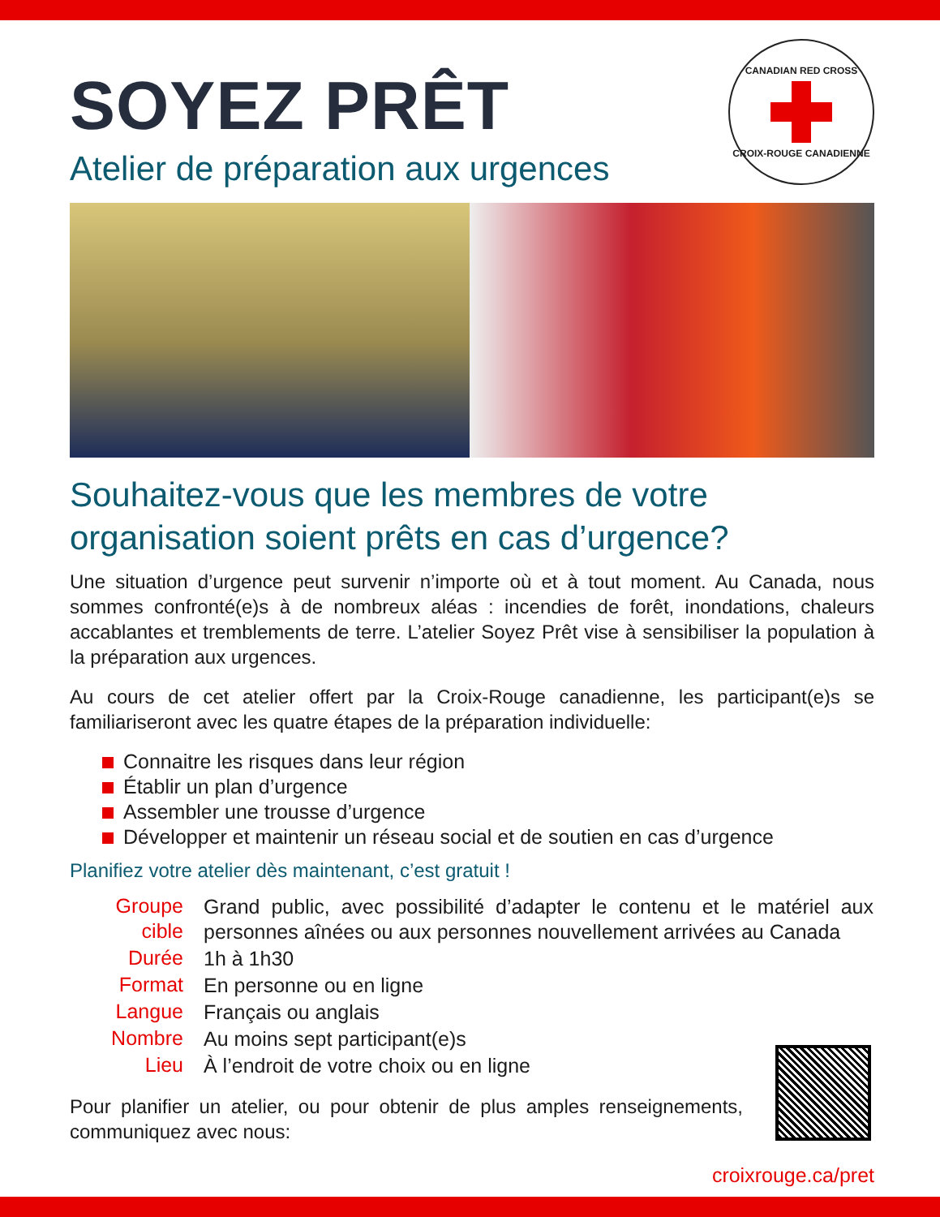CANADIAN RED CROSS
CROIX-ROUGE CANADIENNE
SOYEZ PRÊT
Atelier de préparation aux urgences
Souhaitez-vous que les membres de votre organisation soient prêts en cas d’urgence?
Une situation d’urgence peut survenir n’importe où et à tout moment. Au Canada, nous sommes confronté(e)s à de nombreux aléas : incendies de forêt, inondations, chaleurs accablantes et tremblements de terre. L’atelier Soyez Prêt vise à sensibiliser la population à la préparation aux urgences.
Au cours de cet atelier offert par la Croix-Rouge canadienne, les participant(e)s se familiariseront avec les quatre étapes de la préparation individuelle:
Connaitre les risques dans leur région
Établir un plan d’urgence
Assembler une trousse d’urgence
Développer et maintenir un réseau social et de soutien en cas d’urgence
Planifiez votre atelier dès maintenant, c’est gratuit !
| Groupe cible | Grand public, avec possibilité d’adapter le contenu et le matériel aux personnes aînées ou aux personnes nouvellement arrivées au Canada |
| Durée | 1h à 1h30 |
| Format | En personne ou en ligne |
| Langue | Français ou anglais |
| Nombre | Au moins sept participant(e)s |
| Lieu | À l’endroit de votre choix ou en ligne |
Pour planifier un atelier, ou pour obtenir de plus amples renseignements, communiquez avec nous:
croixrouge.ca/pret